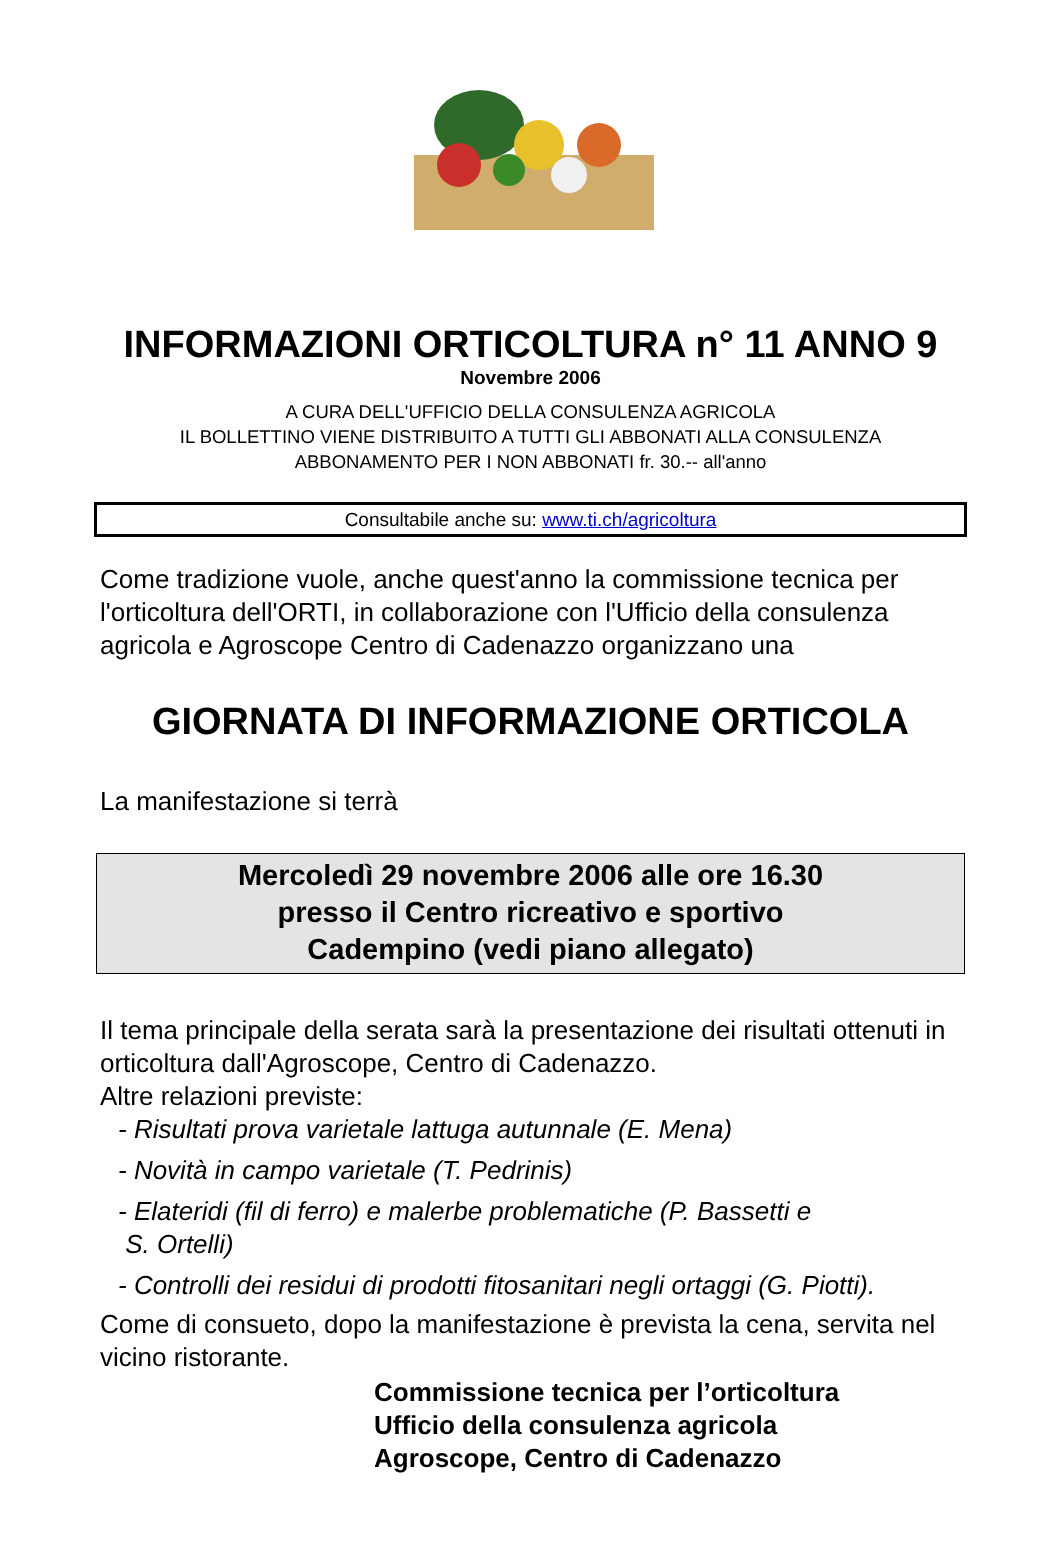INFORMAZIONI ORTICOLTURA n° 11 ANNO 9
Novembre 2006
A CURA DELL'UFFICIO DELLA CONSULENZA AGRICOLA
IL BOLLETTINO VIENE DISTRIBUITO A TUTTI GLI ABBONATI ALLA CONSULENZA
ABBONAMENTO PER I NON ABBONATI fr. 30.-- all'anno
Consultabile anche su: www.ti.ch/agricoltura
Come tradizione vuole, anche quest'anno la commissione tecnica per l'orticoltura dell'ORTI, in collaborazione con l'Ufficio della consulenza agricola e Agroscope Centro di Cadenazzo organizzano una
GIORNATA DI INFORMAZIONE ORTICOLA
La manifestazione si terrà
Mercoledì 29 novembre 2006 alle ore 16.30
presso il Centro ricreativo e sportivo
Cadempino (vedi piano allegato)
Il tema principale della serata sarà la presentazione dei risultati ottenuti in orticoltura dall'Agroscope, Centro di Cadenazzo.
Altre relazioni previste:
- Risultati prova varietale lattuga autunnale (E. Mena)
- Novità in campo varietale (T. Pedrinis)
- Elateridi (fil di ferro) e malerbe problematiche (P. Bassetti e
S. Ortelli)
- Controlli dei residui di prodotti fitosanitari negli ortaggi (G. Piotti).
Come di consueto, dopo la manifestazione è prevista la cena, servita nel vicino ristorante.
Commissione tecnica per l’orticoltura
Ufficio della consulenza agricola
Agroscope, Centro di Cadenazzo